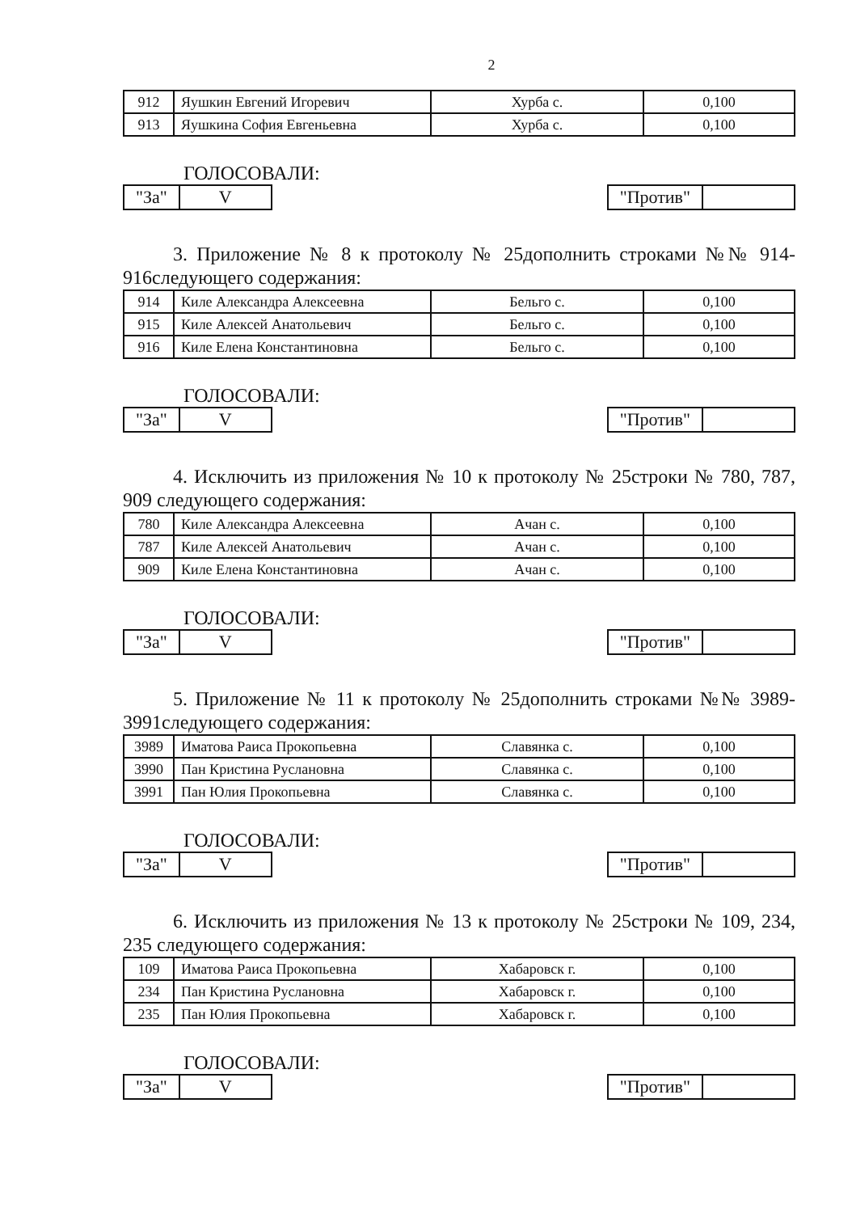2
| 912 | Яушкин Евгений Игоревич | Хурба с. | 0,100 |
| 913 | Яушкина София Евгеньевна | Хурба с. | 0,100 |
ГОЛОСОВАЛИ:
"За" V "Против"
3. Приложение № 8 к протоколу № 25дополнить строками №№ 914-916следующего содержания:
| 914 | Киле Александра Алексеевна | Бельго с. | 0,100 |
| 915 | Киле Алексей Анатольевич | Бельго с. | 0,100 |
| 916 | Киле Елена Константиновна | Бельго с. | 0,100 |
ГОЛОСОВАЛИ:
"За" V "Против"
4. Исключить из приложения № 10 к протоколу № 25строки № 780, 787, 909 следующего содержания:
| 780 | Киле Александра Алексеевна | Ачан с. | 0,100 |
| 787 | Киле Алексей Анатольевич | Ачан с. | 0,100 |
| 909 | Киле Елена Константиновна | Ачан с. | 0,100 |
ГОЛОСОВАЛИ:
"За" V "Против"
5. Приложение № 11 к протоколу № 25дополнить строками №№ 3989-3991следующего содержания:
| 3989 | Иматова Раиса Прокопьевна | Славянка с. | 0,100 |
| 3990 | Пан Кристина Руслановна | Славянка с. | 0,100 |
| 3991 | Пан Юлия Прокопьевна | Славянка с. | 0,100 |
ГОЛОСОВАЛИ:
"За" V "Против"
6. Исключить из приложения № 13 к протоколу № 25строки № 109, 234, 235 следующего содержания:
| 109 | Иматова Раиса Прокопьевна | Хабаровск г. | 0,100 |
| 234 | Пан Кристина Руслановна | Хабаровск г. | 0,100 |
| 235 | Пан Юлия Прокопьевна | Хабаровск г. | 0,100 |
ГОЛОСОВАЛИ:
"За" V "Против"